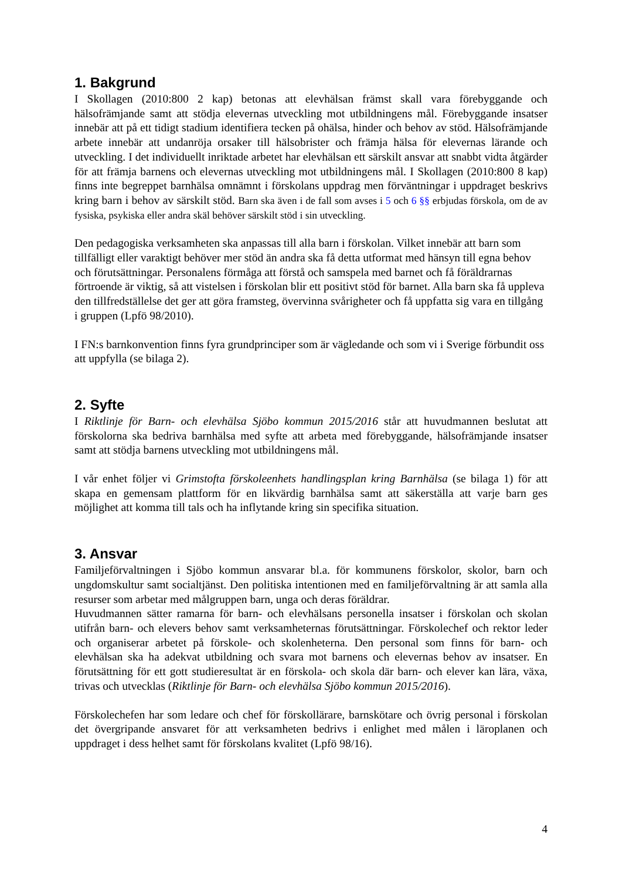1. Bakgrund
I Skollagen (2010:800 2 kap) betonas att elevhälsan främst skall vara förebyggande och hälsofrämjande samt att stödja elevernas utveckling mot utbildningens mål. Förebyggande insatser innebär att på ett tidigt stadium identifiera tecken på ohälsa, hinder och behov av stöd. Hälsofrämjande arbete innebär att undanröja orsaker till hälsobrister och främja hälsa för elevernas lärande och utveckling. I det individuellt inriktade arbetet har elevhälsan ett särskilt ansvar att snabbt vidta åtgärder för att främja barnens och elevernas utveckling mot utbildningens mål. I Skollagen (2010:800 8 kap) finns inte begreppet barnhälsa omnämnt i förskolans uppdrag men förväntningar i uppdraget beskrivs kring barn i behov av särskilt stöd. Barn ska även i de fall som avses i 5 och 6 §§ erbjudas förskola, om de av fysiska, psykiska eller andra skäl behöver särskilt stöd i sin utveckling.
Den pedagogiska verksamheten ska anpassas till alla barn i förskolan. Vilket innebär att barn som tillfälligt eller varaktigt behöver mer stöd än andra ska få detta utformat med hänsyn till egna behov och förutsättningar. Personalens förmåga att förstå och samspela med barnet och få föräldrarnas förtroende är viktig, så att vistelsen i förskolan blir ett positivt stöd för barnet. Alla barn ska få uppleva den tillfredställelse det ger att göra framsteg, övervinna svårigheter och få uppfatta sig vara en tillgång i gruppen (Lpfö 98/2010).
I FN:s barnkonvention finns fyra grundprinciper som är vägledande och som vi i Sverige förbundit oss att uppfylla (se bilaga 2).
2. Syfte
I Riktlinje för Barn- och elevhälsa Sjöbo kommun 2015/2016 står att huvudmannen beslutat att förskolorna ska bedriva barnhälsa med syfte att arbeta med förebyggande, hälsofrämjande insatser samt att stödja barnens utveckling mot utbildningens mål.
I vår enhet följer vi Grimstofta förskoleenhets handlingsplan kring Barnhälsa (se bilaga 1) för att skapa en gemensam plattform för en likvärdig barnhälsa samt att säkerställa att varje barn ges möjlighet att komma till tals och ha inflytande kring sin specifika situation.
3. Ansvar
Familjeförvaltningen i Sjöbo kommun ansvarar bl.a. för kommunens förskolor, skolor, barn och ungdomskultur samt socialtjänst. Den politiska intentionen med en familjeförvaltning är att samla alla resurser som arbetar med målgruppen barn, unga och deras föräldrar.
Huvudmannen sätter ramarna för barn- och elevhälsans personella insatser i förskolan och skolan utifrån barn- och elevers behov samt verksamheternas förutsättningar. Förskolechef och rektor leder och organiserar arbetet på förskole- och skolenheterna. Den personal som finns för barn- och elevhälsan ska ha adekvat utbildning och svara mot barnens och elevernas behov av insatser. En förutsättning för ett gott studieresultat är en förskola- och skola där barn- och elever kan lära, växa, trivas och utvecklas (Riktlinje för Barn- och elevhälsa Sjöbo kommun 2015/2016).
Förskolechefen har som ledare och chef för förskollärare, barnskötare och övrig personal i förskolan det övergripande ansvaret för att verksamheten bedrivs i enlighet med målen i läroplanen och uppdraget i dess helhet samt för förskolans kvalitet (Lpfö 98/16).
4